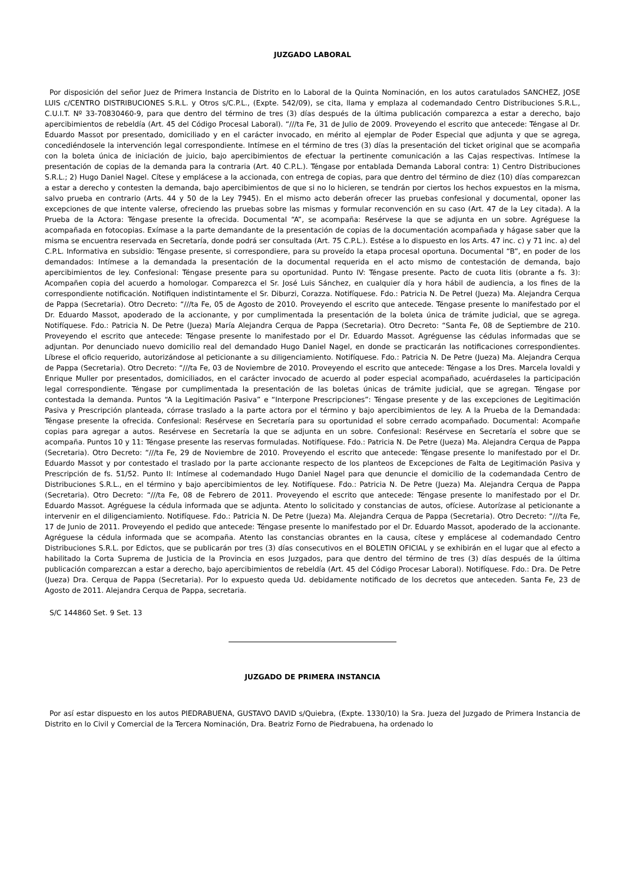JUZGADO LABORAL
Por disposición del señor Juez de Primera Instancia de Distrito en lo Laboral de la Quinta Nominación, en los autos caratulados SANCHEZ, JOSE LUIS c/CENTRO DISTRIBUCIONES S.R.L. y Otros s/C.P.L., (Expte. 542/09), se cita, llama y emplaza al codemandado Centro Distribuciones S.R.L., C.U.I.T. Nº 33-70830460-9, para que dentro del término de tres (3) días después de la última publicación comparezca a estar a derecho, bajo apercibimientos de rebeldía (Art. 45 del Código Procesal Laboral). “///ta Fe, 31 de Julio de 2009. Proveyendo el escrito que antecede: Téngase al Dr. Eduardo Massot por presentado, domiciliado y en el carácter invocado, en mérito al ejemplar de Poder Especial que adjunta y que se agrega, concediéndosele la intervención legal correspondiente. Intímese en el término de tres (3) días la presentación del ticket original que se acompaña con la boleta única de iniciación de juicio, bajo apercibimientos de efectuar la pertinente comunicación a las Cajas respectivas. Intímese la presentación de copias de la demanda para la contraria (Art. 40 C.P.L.). Téngase por entablada Demanda Laboral contra: 1) Centro Distribuciones S.R.L.; 2) Hugo Daniel Nagel. Cítese y emplácese a la accionada, con entrega de copias, para que dentro del término de diez (10) días comparezcan a estar a derecho y contesten la demanda, bajo apercibimientos de que si no lo hicieren, se tendrán por ciertos los hechos expuestos en la misma, salvo prueba en contrario (Arts. 44 y 50 de la Ley 7945). En el mismo acto deberán ofrecer las pruebas confesional y documental, oponer las excepciones de que intente valerse, ofreciendo las pruebas sobre las mismas y formular reconvención en su caso (Art. 47 de la Ley citada). A la Prueba de la Actora: Téngase presente la ofrecida. Documental “A”, se acompaña: Resérvese la que se adjunta en un sobre. Agréguese la acompañada en fotocopias. Exímase a la parte demandante de la presentación de copias de la documentación acompañada y hágase saber que la misma se encuentra reservada en Secretaría, donde podrá ser consultada (Art. 75 C.P.L.). Estése a lo dispuesto en los Arts. 47 inc. c) y 71 inc. a) del C.P.L. Informativa en subsidio: Téngase presente, si correspondiere, para su proveído la etapa procesal oportuna. Documental “B”, en poder de los demandados: Intímese a la demandada la presentación de la documental requerida en el acto mismo de contestación de demanda, bajo apercibimientos de ley. Confesional: Téngase presente para su oportunidad. Punto IV: Téngase presente. Pacto de cuota litis (obrante a fs. 3): Acompañen copia del acuerdo a homologar. Comparezca el Sr. José Luis Sánchez, en cualquier día y hora hábil de audiencia, a los fines de la correspondiente notificación. Notifiquen indistintamente el Sr. Diburzi, Corazza. Notifíquese. Fdo.: Patricia N. De Petrel (Jueza) Ma. Alejandra Cerqua de Pappa (Secretaria). Otro Decreto: “///ta Fe, 05 de Agosto de 2010. Proveyendo el escrito que antecede. Téngase presente lo manifestado por el Dr. Eduardo Massot, apoderado de la accionante, y por cumplimentada la presentación de la boleta única de trámite judicial, que se agrega. Notifíquese. Fdo.: Patricia N. De Petre (Jueza) María Alejandra Cerqua de Pappa (Secretaria). Otro Decreto: “Santa Fe, 08 de Septiembre de 210. Proveyendo el escrito que antecede: Téngase presente lo manifestado por el Dr. Eduardo Massot. Agréguense las cédulas informadas que se adjuntan. Por denunciado nuevo domicilio real del demandado Hugo Daniel Nagel, en donde se practicarán las notificaciones correspondientes. Líbrese el oficio requerido, autorizándose al peticionante a su diligenciamiento. Notifíquese. Fdo.: Patricia N. De Petre (Jueza) Ma. Alejandra Cerqua de Pappa (Secretaria). Otro Decreto: “///ta Fe, 03 de Noviembre de 2010. Proveyendo el escrito que antecede: Téngase a los Dres. Marcela Iovaldi y Enrique Muller por presentados, domiciliados, en el carácter invocado de acuerdo al poder especial acompañado, acuérdaseles la participación legal correspondiente. Téngase por cumplimentada la presentación de las boletas únicas de trámite judicial, que se agregan. Téngase por contestada la demanda. Puntos “A la Legitimación Pasiva” e “Interpone Prescripciones”: Téngase presente y de las excepciones de Legitimación Pasiva y Prescripción planteada, córrase traslado a la parte actora por el término y bajo apercibimientos de ley. A la Prueba de la Demandada: Téngase presente la ofrecida. Confesional: Resérvese en Secretaría para su oportunidad el sobre cerrado acompañado. Documental: Acompañe copias para agregar a autos. Resérvese en Secretaría la que se adjunta en un sobre. Confesional: Resérvese en Secretaría el sobre que se acompaña. Puntos 10 y 11: Téngase presente las reservas formuladas. Notifíquese. Fdo.: Patricia N. De Petre (Jueza) Ma. Alejandra Cerqua de Pappa (Secretaria). Otro Decreto: “///ta Fe, 29 de Noviembre de 2010. Proveyendo el escrito que antecede: Téngase presente lo manifestado por el Dr. Eduardo Massot y por contestado el traslado por la parte accionante respecto de los planteos de Excepciones de Falta de Legitimación Pasiva y Prescripción de fs. 51/52. Punto II: Intímese al codemandado Hugo Daniel Nagel para que denuncie el domicilio de la codemandada Centro de Distribuciones S.R.L., en el término y bajo apercibimientos de ley. Notifíquese. Fdo.: Patricia N. De Petre (Jueza) Ma. Alejandra Cerqua de Pappa (Secretaria). Otro Decreto: “///ta Fe, 08 de Febrero de 2011. Proveyendo el escrito que antecede: Téngase presente lo manifestado por el Dr. Eduardo Massot. Agréguese la cédula informada que se adjunta. Atento lo solicitado y constancias de autos, ofíciese. Autorízase al peticionante a intervenir en el diligenciamiento. Notifíquese. Fdo.: Patricia N. De Petre (Jueza) Ma. Alejandra Cerqua de Pappa (Secretaria). Otro Decreto: “///ta Fe, 17 de Junio de 2011. Proveyendo el pedido que antecede: Téngase presente lo manifestado por el Dr. Eduardo Massot, apoderado de la accionante. Agréguese la cédula informada que se acompaña. Atento las constancias obrantes en la causa, cítese y emplácese al codemandado Centro Distribuciones S.R.L. por Edictos, que se publicarán por tres (3) días consecutivos en el BOLETIN OFICIAL y se exhibirán en el lugar que al efecto a habilitado la Corta Suprema de Justicia de la Provincia en esos Juzgados, para que dentro del término de tres (3) días después de la última publicación comparezcan a estar a derecho, bajo apercibimientos de rebeldía (Art. 45 del Código Procesar Laboral). Notifíquese. Fdo.: Dra. De Petre (Jueza) Dra. Cerqua de Pappa (Secretaria). Por lo expuesto queda Ud. debidamente notificado de los decretos que anteceden. Santa Fe, 23 de Agosto de 2011. Alejandra Cerqua de Pappa, secretaria.
S/C 144860 Set. 9 Set. 13
JUZGADO DE PRIMERA INSTANCIA
Por así estar dispuesto en los autos PIEDRABUENA, GUSTAVO DAVID s/Quiebra, (Expte. 1330/10) la Sra. Jueza del Juzgado de Primera Instancia de Distrito en lo Civil y Comercial de la Tercera Nominación, Dra. Beatriz Forno de Piedrabuena, ha ordenado lo